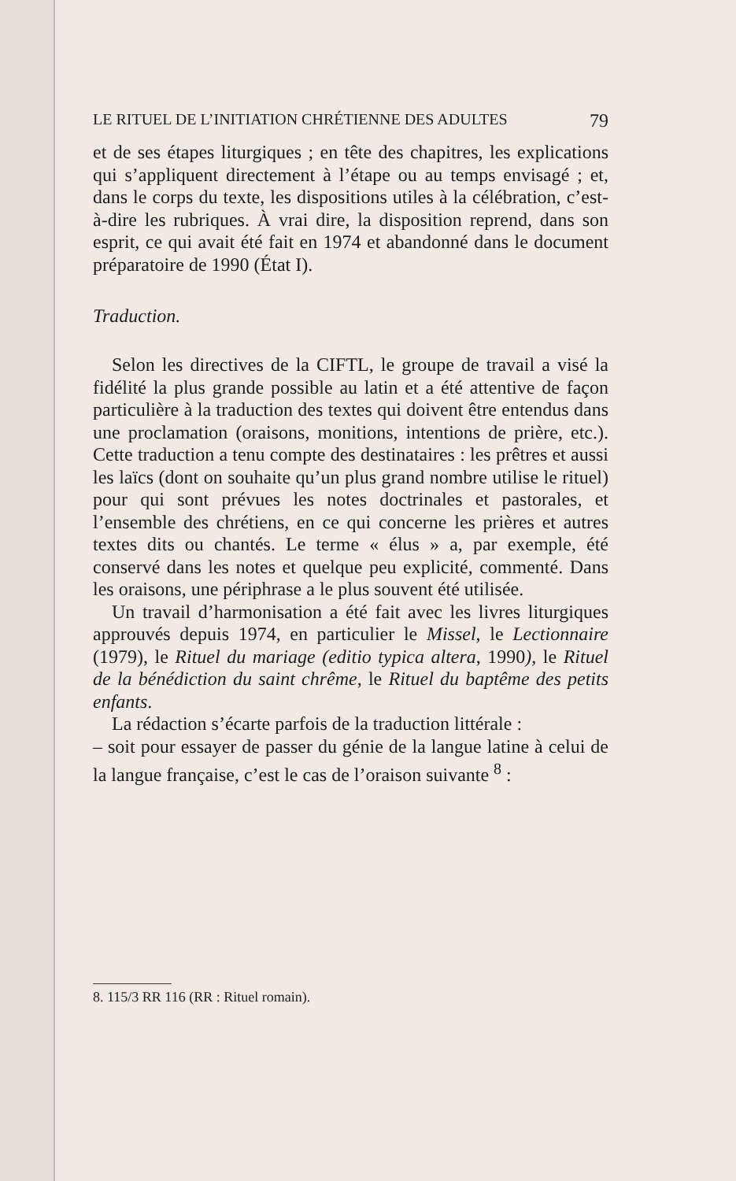LE RITUEL DE L’INITIATION CHRÉTIENNE DES ADULTES 79
et de ses étapes liturgiques ; en tête des chapitres, les explications qui s’appliquent directement à l’étape ou au temps envisagé ; et, dans le corps du texte, les dispositions utiles à la célébration, c’est-à-dire les rubriques. À vrai dire, la disposition reprend, dans son esprit, ce qui avait été fait en 1974 et abandonné dans le document préparatoire de 1990 (État I).
Traduction.
Selon les directives de la CIFTL, le groupe de travail a visé la fidélité la plus grande possible au latin et a été attentive de façon particulière à la traduction des textes qui doivent être entendus dans une proclamation (oraisons, monitions, intentions de prière, etc.). Cette traduction a tenu compte des destinataires : les prêtres et aussi les laïcs (dont on souhaite qu’un plus grand nombre utilise le rituel) pour qui sont prévues les notes doctrinales et pastorales, et l’ensemble des chrétiens, en ce qui concerne les prières et autres textes dits ou chantés. Le terme « élus » a, par exemple, été conservé dans les notes et quelque peu explicité, commenté. Dans les oraisons, une périphrase a le plus souvent été utilisée.
Un travail d’harmonisation a été fait avec les livres liturgiques approuvés depuis 1974, en particulier le Missel, le Lectionnaire (1979), le Rituel du mariage (editio typica altera, 1990), le Rituel de la bénédiction du saint chrême, le Rituel du baptême des petits enfants.
La rédaction s’écarte parfois de la traduction littérale :
– soit pour essayer de passer du génie de la langue latine à celui de la langue française, c’est le cas de l’oraison suivante <sup>8</sup> :
8. 115/3 RR 116 (RR : Rituel romain).